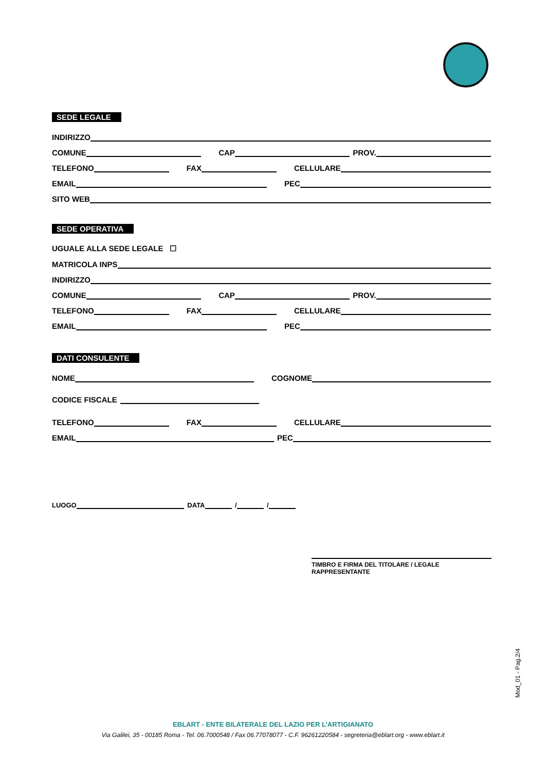SEDE LEGALE
INDIRIZZO
COMUNE
CAP
PROV.
TELEFONO
FAX
CELLULARE
EMAIL
PEC
SITO WEB
SEDE OPERATIVA
UGUALE ALLA SEDE LEGALE ☐
MATRICOLA INPS
INDIRIZZO
COMUNE
CAP
PROV.
TELEFONO
FAX
CELLULARE
EMAIL
PEC
DATI CONSULENTE
NOME
COGNOME
CODICE FISCALE
TELEFONO
FAX
CELLULARE
EMAIL
PEC
LUOGO
DATA
/
/
TIMBRO E FIRMA DEL TITOLARE / LEGALE RAPPRESENTANTE
Mod_01 - Pag.2/4
EBLART - ENTE BILATERALE DEL LAZIO PER L’ARTIGIANATO
Via Galilei, 35 - 00185 Roma - Tel. 06.7000548 / Fax 06.77078077 - C.F. 96261220584 - segreteria@eblart.org - www.eblart.it